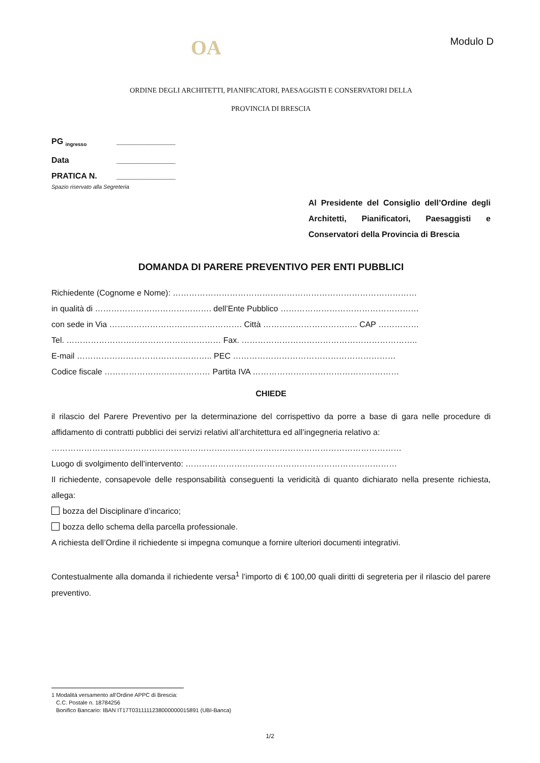OA
Modulo D
ORDINE DEGLI ARCHITETTI, PIANIFICATORI, PAESAGGISTI E CONSERVATORI DELLA
PROVINCIA DI BRESCIA
PG <sub>ingresso</sub> _____________
Data _____________
PRATICA N. _____________
Spazio riservato alla Segreteria
Al Presidente del Consiglio dell’Ordine degli Architetti, Pianificatori, Paesaggisti e Conservatori della Provincia di Brescia
DOMANDA DI PARERE PREVENTIVO PER ENTI PUBBLICI
Richiedente (Cognome e Nome): ………………………………………………………………………………
in qualità di ……………………………………. dell’Ente Pubblico ……………………………………………
con sede in Via …………………………………………. Città …………………………….. CAP ……………
Tel. ………………………………………………… Fax. ………………………………………………………..
E-mail ………………………………………….. PEC ……………………………………………………
Codice fiscale ………………………………… Partita IVA ………………………………………………
CHIEDE
il rilascio del Parere Preventivo per la determinazione del corrispettivo da porre a base di gara nelle procedure di affidamento di contratti pubblici dei servizi relativi all’architettura ed all’ingegneria relativo a:
…………………………………………………………………………………………………………………
Luogo di svolgimento dell’intervento: ……………………………………………………………………
Il richiedente, consapevole delle responsabilità conseguenti la veridicità di quanto dichiarato nella presente richiesta, allega:
bozza del Disciplinare d’incarico;
bozza dello schema della parcella professionale.
A richiesta dell’Ordine il richiedente si impegna comunque a fornire ulteriori documenti integrativi.
Contestualmente alla domanda il richiedente versa<sup>1</sup> l’importo di € 100,00 quali diritti di segreteria per il rilascio del parere preventivo.
1 Modalità versamento all’Ordine APPC di Brescia:
C.C. Postale n. 18784256
Bonifico Bancario: IBAN IT17T0311111238000000015891 (UBI-Banca)
1/2